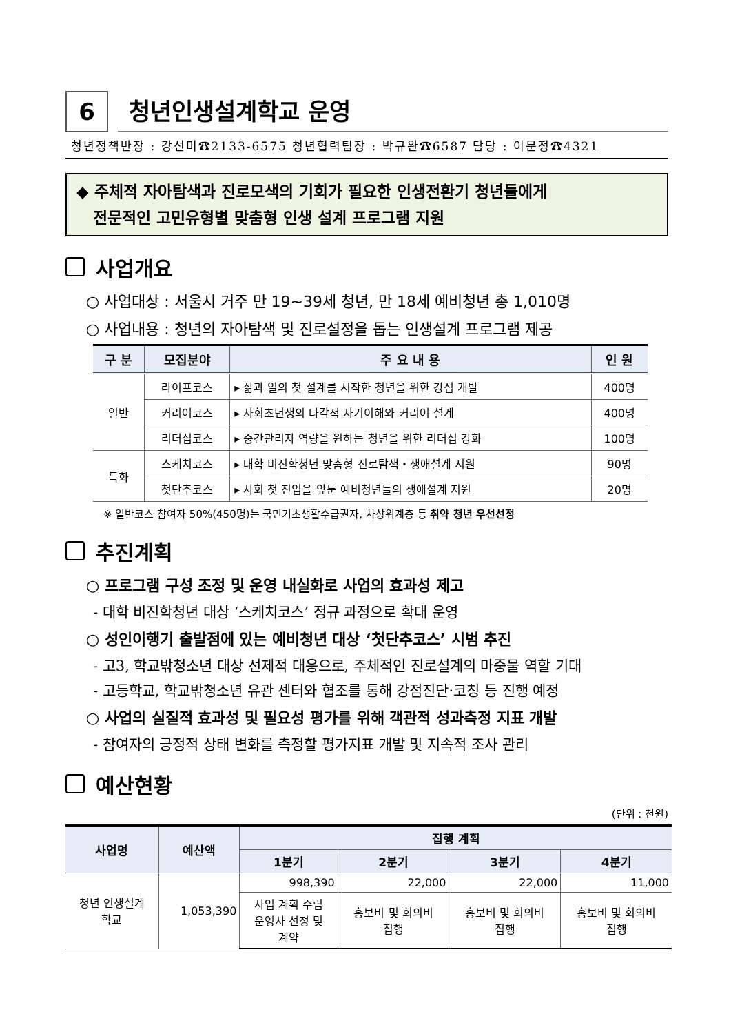6
청년인생설계학교 운영
청년정책반장 : 강선미☎2133-6575 청년협력팀장 : 박규완☎6587 담당 : 이문정☎4321
◆ 주체적 자아탐색과 진로모색의 기회가 필요한 인생전환기 청년들에게
전문적인 고민유형별 맞춤형 인생 설계 프로그램 지원
사업개요
○ 사업대상 : 서울시 거주 만 19~39세 청년, 만 18세 예비청년 총 1,010명
○ 사업내용 : 청년의 자아탐색 및 진로설정을 돕는 인생설계 프로그램 제공
| 구 분 | 모집분야 | 주 요 내 용 | 인 원 |
| --- | --- | --- | --- |
| 일반 | 라이프코스 | ▸ 삶과 일의 첫 설계를 시작한 청년을 위한 강점 개발 | 400명 |
| | 커리어코스 | ▸ 사회초년생의 다각적 자기이해와 커리어 설계 | 400명 |
| | 리더십코스 | ▸ 중간관리자 역량을 원하는 청년을 위한 리더십 강화 | 100명 |
| 특화 | 스케치코스 | ▸ 대학 비진학청년 맞춤형 진로탐색・생애설계 지원 | 90명 |
| | 첫단추코스 | ▸ 사회 첫 진입을 앞둔 예비청년들의 생애설계 지원 | 20명 |
※ 일반코스 참여자 50%(450명)는 국민기초생활수급권자, 차상위계층 등 취약 청년 우선선정
추진계획
○ 프로그램 구성 조정 및 운영 내실화로 사업의 효과성 제고
- 대학 비진학청년 대상 ‘스케치코스’ 정규 과정으로 확대 운영
○ 성인이행기 출발점에 있는 예비청년 대상 ‘첫단추코스’ 시범 추진
- 고3, 학교밖청소년 대상 선제적 대응으로, 주체적인 진로설계의 마중물 역할 기대
- 고등학교, 학교밖청소년 유관 센터와 협조를 통해 강점진단·코칭 등 진행 예정
○ 사업의 실질적 효과성 및 필요성 평가를 위해 객관적 성과측정 지표 개발
- 참여자의 긍정적 상태 변화를 측정할 평가지표 개발 및 지속적 조사 관리
예산현황
(단위 : 천원)
| 사업명 | 예산액 | 집행 계획 | | | |
| --- | --- | --- | --- | --- | --- |
| | | 1분기 | 2분기 | 3분기 | 4분기 |
| 청년 인생설계 학교 | 1,053,390 | 998,390 | 22,000 | 22,000 | 11,000 |
| | | 사업 계획 수립 운영사 선정 및 계약 | 홍보비 및 회의비 집행 | 홍보비 및 회의비 집행 | 홍보비 및 회의비 집행 |